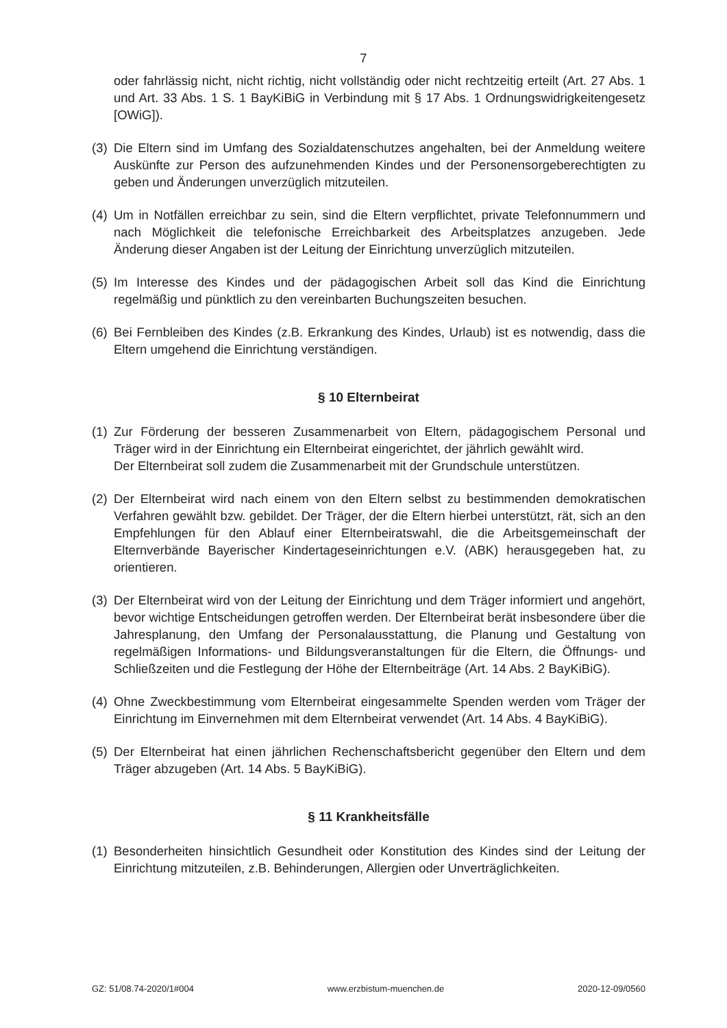7
oder fahrlässig nicht, nicht richtig, nicht vollständig oder nicht rechtzeitig erteilt (Art. 27 Abs. 1 und Art. 33 Abs. 1 S. 1 BayKiBiG in Verbindung mit § 17 Abs. 1 Ordnungswidrigkeitengesetz [OWiG]).
(3) Die Eltern sind im Umfang des Sozialdatenschutzes angehalten, bei der Anmeldung weitere Auskünfte zur Person des aufzunehmenden Kindes und der Personensorgeberechtigten zu geben und Änderungen unverzüglich mitzuteilen.
(4) Um in Notfällen erreichbar zu sein, sind die Eltern verpflichtet, private Telefonnummern und nach Möglichkeit die telefonische Erreichbarkeit des Arbeitsplatzes anzugeben. Jede Änderung dieser Angaben ist der Leitung der Einrichtung unverzüglich mitzuteilen.
(5) Im Interesse des Kindes und der pädagogischen Arbeit soll das Kind die Einrichtung regelmäßig und pünktlich zu den vereinbarten Buchungszeiten besuchen.
(6) Bei Fernbleiben des Kindes (z.B. Erkrankung des Kindes, Urlaub) ist es notwendig, dass die Eltern umgehend die Einrichtung verständigen.
§ 10 Elternbeirat
(1) Zur Förderung der besseren Zusammenarbeit von Eltern, pädagogischem Personal und Träger wird in der Einrichtung ein Elternbeirat eingerichtet, der jährlich gewählt wird.
Der Elternbeirat soll zudem die Zusammenarbeit mit der Grundschule unterstützen.
(2) Der Elternbeirat wird nach einem von den Eltern selbst zu bestimmenden demokratischen Verfahren gewählt bzw. gebildet. Der Träger, der die Eltern hierbei unterstützt, rät, sich an den Empfehlungen für den Ablauf einer Elternbeiratswahl, die die Arbeitsgemeinschaft der Elternverbände Bayerischer Kindertageseinrichtungen e.V. (ABK) herausgegeben hat, zu orientieren.
(3) Der Elternbeirat wird von der Leitung der Einrichtung und dem Träger informiert und angehört, bevor wichtige Entscheidungen getroffen werden. Der Elternbeirat berät insbesondere über die Jahresplanung, den Umfang der Personalausstattung, die Planung und Gestaltung von regelmäßigen Informations- und Bildungsveranstaltungen für die Eltern, die Öffnungs- und Schließzeiten und die Festlegung der Höhe der Elternbeiträge (Art. 14 Abs. 2 BayKiBiG).
(4) Ohne Zweckbestimmung vom Elternbeirat eingesammelte Spenden werden vom Träger der Einrichtung im Einvernehmen mit dem Elternbeirat verwendet (Art. 14 Abs. 4 BayKiBiG).
(5) Der Elternbeirat hat einen jährlichen Rechenschaftsbericht gegenüber den Eltern und dem Träger abzugeben (Art. 14 Abs. 5 BayKiBiG).
§ 11 Krankheitsfälle
(1) Besonderheiten hinsichtlich Gesundheit oder Konstitution des Kindes sind der Leitung der Einrichtung mitzuteilen, z.B. Behinderungen, Allergien oder Unverträglichkeiten.
GZ: 51/08.74-2020/1#004 www.erzbistum-muenchen.de 2020-12-09/0560